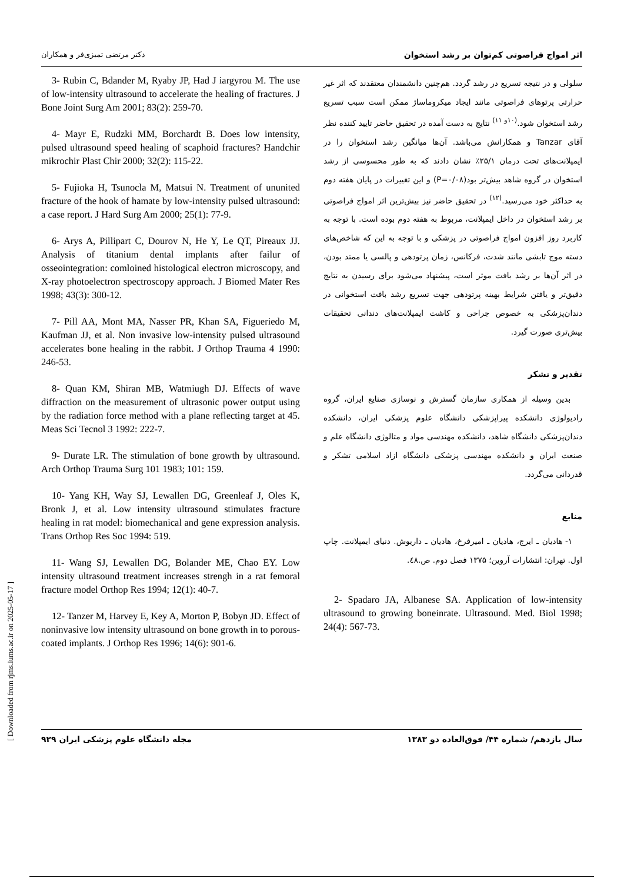اثر امواج فراصوتی کم‌توان بر رشد استخوان دکتر مرتضی تمیزی‌فر و همکاران
سلولی و در نتیجه تسریع در رشد گردد. هم‌چنین دانشمندان معتقدند که اثر غیر حرارتی پرتوهای فراصوتی مانند ایجاد میکروماساژ ممکن است سبب تسریع رشد استخوان شود.<sup>(۱۰و ۱۱)</sup> نتایج به دست آمده در تحقیق حاضر تایید کننده نظر آقای Tanzar و همکارانش می‌باشد. آن‌ها میانگین رشد استخوان را در ایمپلانت‌های تحت درمان ۲۵/۱٪ نشان دادند که به طور محسوسی از رشد استخوان در گروه شاهد بیش‌تر بود(P=۰/۰۸) و این تغییرات در پایان هفته دوم به حداکثر خود می‌رسید.<sup>(۱۲)</sup> در تحقیق حاضر نیز بیش‌ترین اثر امواج فراصوتی بر رشد استخوان در داخل ایمپلانت، مربوط به هفته دوم بوده است. با توجه به کاربرد روز افزون امواج فراصوتی در پزشکی و با توجه به این که شاخص‌های دسته موج تابشی مانند شدت، فرکانس، زمان پرتودهی و پالسی یا ممتد بودن، در اثر آن‌ها بر رشد بافت موثر است، پیشنهاد می‌شود برای رسیدن به نتایج دقیق‌تر و یافتن شرایط بهینه پرتودهی جهت تسریع رشد بافت استخوانی در دندان‌پزشکی به خصوص جراحی و کاشت ایمپلانت‌های دندانی تحقیقات بیش‌تری صورت گیرد.
تقدیر و تشکر
بدین وسیله از همکاری سازمان گسترش و نوسازی صنایع ایران، گروه رادیولوژی دانشکده پیراپزشکی دانشگاه علوم پزشکی ایران، دانشکده دندان‌پزشکی دانشگاه شاهد، دانشکده مهندسی مواد و متالوژی دانشگاه علم و صنعت ایران و دانشکده مهندسی پزشکی دانشگاه ازاد اسلامی تشکر و قدردانی می‌گردد.
منابع
۱- هادیان ـ ایرج، هادیان ـ امیرفرخ، هادیان ـ داریوش. دنیای ایمپلانت. چاپ اول. تهران: انتشارات آروین؛ ۱۳۷۵ فصل دوم. ص.٤٨.
2- Spadaro JA, Albanese SA. Application of low-intensity ultrasound to growing boneinrate. Ultrasound. Med. Biol 1998; 24(4): 567-73.
3- Rubin C, Bdander M, Ryaby JP, Had J iargyrou M. The use of low-intensity ultrasound to accelerate the healing of fractures. J Bone Joint Surg Am 2001; 83(2): 259-70.
4- Mayr E, Rudzki MM, Borchardt B. Does low intensity, pulsed ultrasound speed healing of scaphoid fractures? Handchir mikrochir Plast Chir 2000; 32(2): 115-22.
5- Fujioka H, Tsunocla M, Matsui N. Treatment of ununited fracture of the hook of hamate by low-intensity pulsed ultrasound: a case report. J Hard Surg Am 2000; 25(1): 77-9.
6- Arys A, Pillipart C, Dourov N, He Y, Le QT, Pireaux JJ. Analysis of titanium dental implants after failur of osseointegration: comloined histological electron microscopy, and X-ray photoelectron spectroscopy approach. J Biomed Mater Res 1998; 43(3): 300-12.
7- Pill AA, Mont MA, Nasser PR, Khan SA, Figueriedo M, Kaufman JJ, et al. Non invasive low-intensity pulsed ultrasound accelerates bone healing in the rabbit. J Orthop Trauma 4 1990: 246-53.
8- Quan KM, Shiran MB, Watmiugh DJ. Effects of wave diffraction on the measurement of ultrasonic power output using by the radiation force method with a plane reflecting target at 45. Meas Sci Tecnol 3 1992: 222-7.
9- Durate LR. The stimulation of bone growth by ultrasound. Arch Orthop Trauma Surg 101 1983; 101: 159.
10- Yang KH, Way SJ, Lewallen DG, Greenleaf J, Oles K, Bronk J, et al. Low intensity ultrasound stimulates fracture healing in rat model: biomechanical and gene expression analysis. Trans Orthop Res Soc 1994: 519.
11- Wang SJ, Lewallen DG, Bolander ME, Chao EY. Low intensity ultrasound treatment increases strengh in a rat femoral fracture model Orthop Res 1994; 12(1): 40-7.
12- Tanzer M, Harvey E, Key A, Morton P, Bobyn JD. Effect of noninvasive low intensity ultrasound on bone growth in to porous-coated implants. J Orthop Res 1996; 14(6): 901-6.
سال یازدهم/ شماره ۴۴/ فوق‌العاده دو ۱۳۸۳ مجله دانشگاه علوم پزشکی ایران ۹۲۹
[ Downloaded from rjms.iums.ac.ir on 2025-05-17 ]